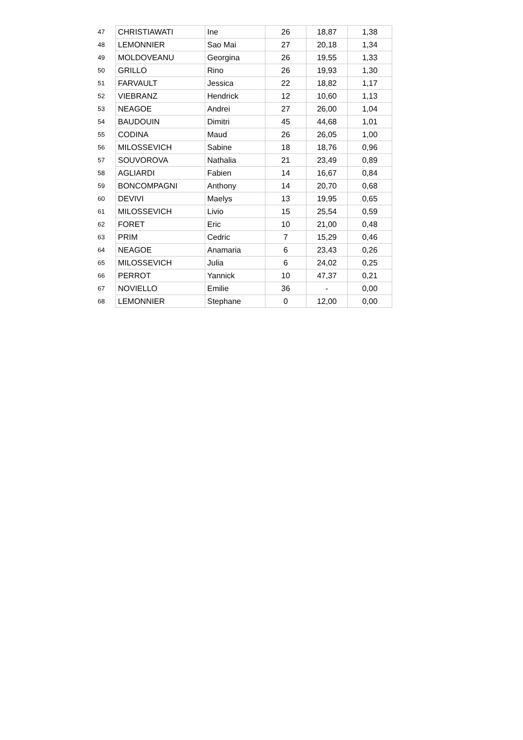| 47 | CHRISTIAWATI | Ine | 26 | 18,87 | 1,38 |
| 48 | LEMONNIER | Sao Mai | 27 | 20,18 | 1,34 |
| 49 | MOLDOVEANU | Georgina | 26 | 19,55 | 1,33 |
| 50 | GRILLO | Rino | 26 | 19,93 | 1,30 |
| 51 | FARVAULT | Jessica | 22 | 18,82 | 1,17 |
| 52 | VIEBRANZ | Hendrick | 12 | 10,60 | 1,13 |
| 53 | NEAGOE | Andrei | 27 | 26,00 | 1,04 |
| 54 | BAUDOUIN | Dimitri | 45 | 44,68 | 1,01 |
| 55 | CODINA | Maud | 26 | 26,05 | 1,00 |
| 56 | MILOSSEVICH | Sabine | 18 | 18,76 | 0,96 |
| 57 | SOUVOROVA | Nathalia | 21 | 23,49 | 0,89 |
| 58 | AGLIARDI | Fabien | 14 | 16,67 | 0,84 |
| 59 | BONCOMPAGNI | Anthony | 14 | 20,70 | 0,68 |
| 60 | DEVIVI | Maelys | 13 | 19,95 | 0,65 |
| 61 | MILOSSEVICH | Livio | 15 | 25,54 | 0,59 |
| 62 | FORET | Eric | 10 | 21,00 | 0,48 |
| 63 | PRIM | Cedric | 7 | 15,29 | 0,46 |
| 64 | NEAGOE | Anamaria | 6 | 23,43 | 0,26 |
| 65 | MILOSSEVICH | Julia | 6 | 24,02 | 0,25 |
| 66 | PERROT | Yannick | 10 | 47,37 | 0,21 |
| 67 | NOVIELLO | Emilie | 36 | - | 0,00 |
| 68 | LEMONNIER | Stephane | 0 | 12,00 | 0,00 |